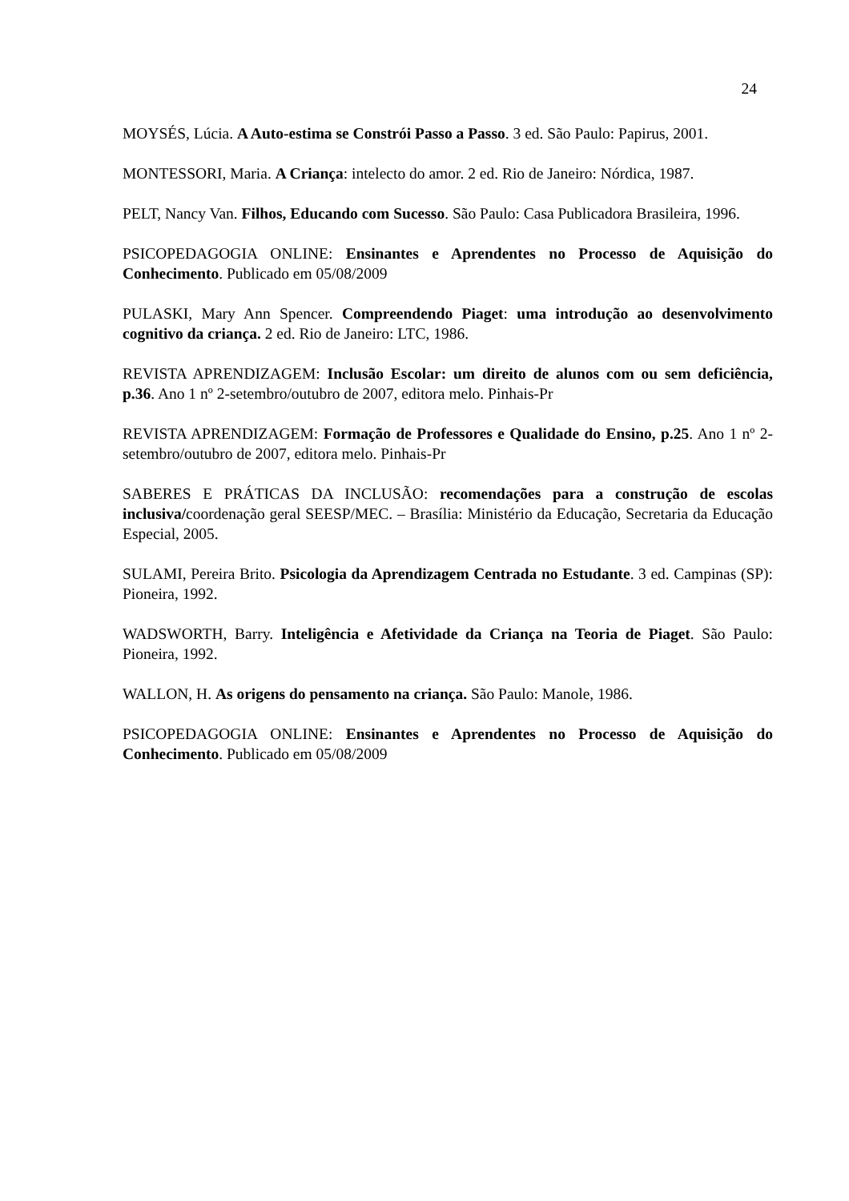24
MOYSÉS, Lúcia. A Auto-estima se Constrói Passo a Passo. 3 ed. São Paulo: Papirus, 2001.
MONTESSORI, Maria. A Criança: intelecto do amor. 2 ed. Rio de Janeiro: Nórdica, 1987.
PELT, Nancy Van. Filhos, Educando com Sucesso. São Paulo: Casa Publicadora Brasileira, 1996.
PSICOPEDAGOGIA ONLINE: Ensinantes e Aprendentes no Processo de Aquisição do Conhecimento. Publicado em 05/08/2009
PULASKI, Mary Ann Spencer. Compreendendo Piaget: uma introdução ao desenvolvimento cognitivo da criança. 2 ed. Rio de Janeiro: LTC, 1986.
REVISTA APRENDIZAGEM: Inclusão Escolar: um direito de alunos com ou sem deficiência, p.36. Ano 1 nº 2-setembro/outubro de 2007, editora melo. Pinhais-Pr
REVISTA APRENDIZAGEM: Formação de Professores e Qualidade do Ensino, p.25. Ano 1 nº 2-setembro/outubro de 2007, editora melo. Pinhais-Pr
SABERES E PRÁTICAS DA INCLUSÃO: recomendações para a construção de escolas inclusiva/coordenação geral SEESP/MEC. – Brasília: Ministério da Educação, Secretaria da Educação Especial, 2005.
SULAMI, Pereira Brito. Psicologia da Aprendizagem Centrada no Estudante. 3 ed. Campinas (SP): Pioneira, 1992.
WADSWORTH, Barry. Inteligência e Afetividade da Criança na Teoria de Piaget. São Paulo: Pioneira, 1992.
WALLON, H. As origens do pensamento na criança. São Paulo: Manole, 1986.
PSICOPEDAGOGIA ONLINE: Ensinantes e Aprendentes no Processo de Aquisição do Conhecimento. Publicado em 05/08/2009